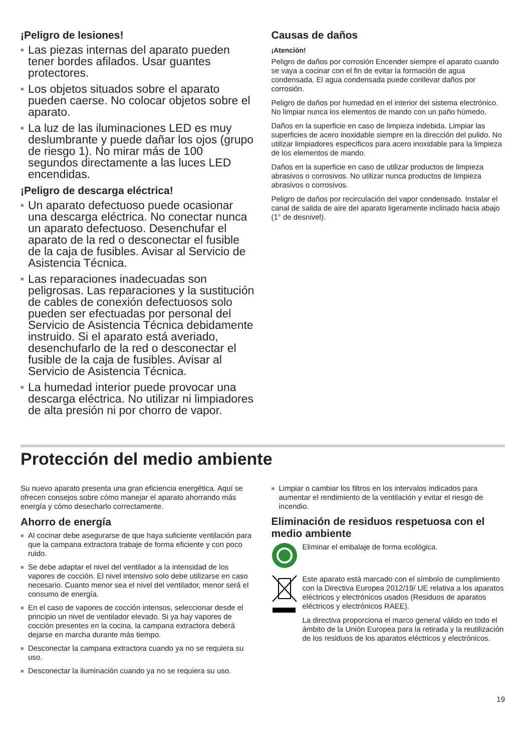¡Peligro de lesiones!
■ Las piezas internas del aparato pueden tener bordes afilados. Usar guantes protectores.
■ Los objetos situados sobre el aparato pueden caerse. No colocar objetos sobre el aparato.
■ La luz de las iluminaciones LED es muy deslumbrante y puede dañar los ojos (grupo de riesgo 1). No mirar más de 100 segundos directamente a las luces LED encendidas.
¡Peligro de descarga eléctrica!
■ Un aparato defectuoso puede ocasionar una descarga eléctrica. No conectar nunca un aparato defectuoso. Desenchufar el aparato de la red o desconectar el fusible de la caja de fusibles. Avisar al Servicio de Asistencia Técnica.
■ Las reparaciones inadecuadas son peligrosas. Las reparaciones y la sustitución de cables de conexión defectuosos solo pueden ser efectuadas por personal del Servicio de Asistencia Técnica debidamente instruido. Si el aparato está averiado, desenchufarlo de la red o desconectar el fusible de la caja de fusibles. Avisar al Servicio de Asistencia Técnica.
■ La humedad interior puede provocar una descarga eléctrica. No utilizar ni limpiadores de alta presión ni por chorro de vapor.
Causas de daños
¡Atención!
Peligro de daños por corrosión Encender siempre el aparato cuando se vaya a cocinar con el fin de evitar la formación de agua condensada. El agua condensada puede conllevar daños por corrosión.
Peligro de daños por humedad en el interior del sistema electrónico. No limpiar nunca los elementos de mando con un paño húmedo.
Daños en la superficie en caso de limpieza indebida. Limpiar las superficies de acero inoxidable siempre en la dirección del pulido. No utilizar limpiadores específicos para acero inoxidable para la limpieza de los elementos de mando.
Daños en la superficie en caso de utilizar productos de limpieza abrasivos o corrosivos. No utilizar nunca productos de limpieza abrasivos o corrosivos.
Peligro de daños por recirculación del vapor condensado. Instalar el canal de salida de aire del aparato ligeramente inclinado hacia abajo (1° de desnivel).
Protección del medio ambiente
Su nuevo aparato presenta una gran eficiencia energética. Aquí se ofrecen consejos sobre cómo manejar el aparato ahorrando más energía y cómo desecharlo correctamente.
Ahorro de energía
■ Al cocinar debe asegurarse de que haya suficiente ventilación para que la campana extractora trabaje de forma eficiente y con poco ruido.
■ Se debe adaptar el nivel del ventilador a la intensidad de los vapores de cocción. El nivel intensivo solo debe utilizarse en caso necesario. Cuanto menor sea el nivel del ventilador, menor será el consumo de energía.
■ En el caso de vapores de cocción intensos, seleccionar desde el principio un nivel de ventilador elevado. Si ya hay vapores de cocción presentes en la cocina, la campana extractora deberá dejarse en marcha durante más tiempo.
■ Desconectar la campana extractora cuando ya no se requiera su uso.
■ Desconectar la iluminación cuando ya no se requiera su uso.
■ Limpiar o cambiar los filtros en los intervalos indicados para aumentar el rendimiento de la ventilación y evitar el riesgo de incendio.
Eliminación de residuos respetuosa con el medio ambiente
Eliminar el embalaje de forma ecológica.
Este aparato está marcado con el símbolo de cumplimiento con la Directiva Europea 2012/19/ UE relativa a los aparatos eléctricos y electrónicos usados (Residuos de aparatos eléctricos y electrónicos RAEE).
La directiva proporciona el marco general válido en todo el ámbito de la Unión Europea para la retirada y la reutilización de los residuos de los aparatos eléctricos y electrónicos.
19